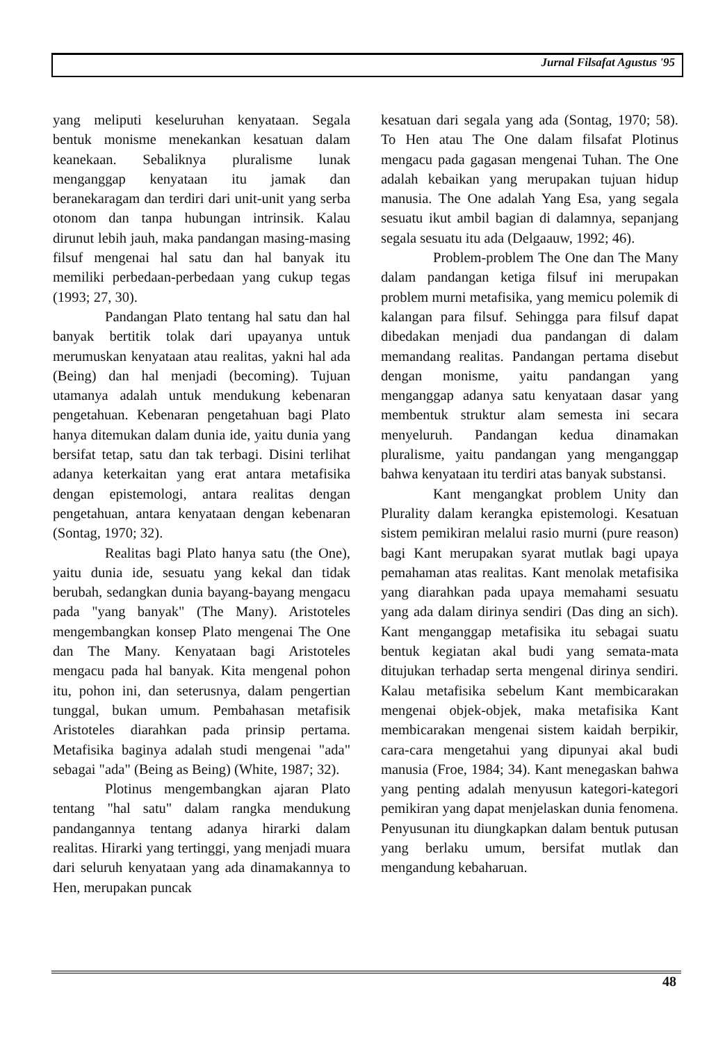Jurnal Filsafat Agustus '95
yang meliputi keseluruhan kenyataan. Segala bentuk monisme menekankan kesatuan dalam keanekaan. Sebaliknya pluralisme lunak menganggap kenyataan itu jamak dan beranekaragam dan terdiri dari unit-unit yang serba otonom dan tanpa hubungan intrinsik. Kalau dirunut lebih jauh, maka pandangan masing-masing filsuf mengenai hal satu dan hal banyak itu memiliki perbedaan-perbedaan yang cukup tegas (1993; 27, 30).
Pandangan Plato tentang hal satu dan hal banyak bertitik tolak dari upayanya untuk merumuskan kenyataan atau realitas, yakni hal ada (Being) dan hal menjadi (becoming). Tujuan utamanya adalah untuk mendukung kebenaran pengetahuan. Kebenaran pengetahuan bagi Plato hanya ditemukan dalam dunia ide, yaitu dunia yang bersifat tetap, satu dan tak terbagi. Disini terlihat adanya keterkaitan yang erat antara metafisika dengan epistemologi, antara realitas dengan pengetahuan, antara kenyataan dengan kebenaran (Sontag, 1970; 32).
Realitas bagi Plato hanya satu (the One), yaitu dunia ide, sesuatu yang kekal dan tidak berubah, sedangkan dunia bayang-bayang mengacu pada "yang banyak" (The Many). Aristoteles mengembangkan konsep Plato mengenai The One dan The Many. Kenyataan bagi Aristoteles mengacu pada hal banyak. Kita mengenal pohon itu, pohon ini, dan seterusnya, dalam pengertian tunggal, bukan umum. Pembahasan metafisik Aristoteles diarahkan pada prinsip pertama. Metafisika baginya adalah studi mengenai "ada" sebagai "ada" (Being as Being) (White, 1987; 32).
Plotinus mengembangkan ajaran Plato tentang "hal satu" dalam rangka mendukung pandangannya tentang adanya hirarki dalam realitas. Hirarki yang tertinggi, yang menjadi muara dari seluruh kenyataan yang ada dinamakannya to Hen, merupakan puncak
kesatuan dari segala yang ada (Sontag, 1970; 58). To Hen atau The One dalam filsafat Plotinus mengacu pada gagasan mengenai Tuhan. The One adalah kebaikan yang merupakan tujuan hidup manusia. The One adalah Yang Esa, yang segala sesuatu ikut ambil bagian di dalamnya, sepanjang segala sesuatu itu ada (Delgaauw, 1992; 46).
Problem-problem The One dan The Many dalam pandangan ketiga filsuf ini merupakan problem murni metafisika, yang memicu polemik di kalangan para filsuf. Sehingga para filsuf dapat dibedakan menjadi dua pandangan di dalam memandang realitas. Pandangan pertama disebut dengan monisme, yaitu pandangan yang menganggap adanya satu kenyataan dasar yang membentuk struktur alam semesta ini secara menyeluruh. Pandangan kedua dinamakan pluralisme, yaitu pandangan yang menganggap bahwa kenyataan itu terdiri atas banyak substansi.
Kant mengangkat problem Unity dan Plurality dalam kerangka epistemologi. Kesatuan sistem pemikiran melalui rasio murni (pure reason) bagi Kant merupakan syarat mutlak bagi upaya pemahaman atas realitas. Kant menolak metafisika yang diarahkan pada upaya memahami sesuatu yang ada dalam dirinya sendiri (Das ding an sich). Kant menganggap metafisika itu sebagai suatu bentuk kegiatan akal budi yang semata-mata ditujukan terhadap serta mengenal dirinya sendiri. Kalau metafisika sebelum Kant membicarakan mengenai objek-objek, maka metafisika Kant membicarakan mengenai sistem kaidah berpikir, cara-cara mengetahui yang dipunyai akal budi manusia (Froe, 1984; 34). Kant menegaskan bahwa yang penting adalah menyusun kategori-kategori pemikiran yang dapat menjelaskan dunia fenomena. Penyusunan itu diungkapkan dalam bentuk putusan yang berlaku umum, bersifat mutlak dan mengandung kebaharuan.
48